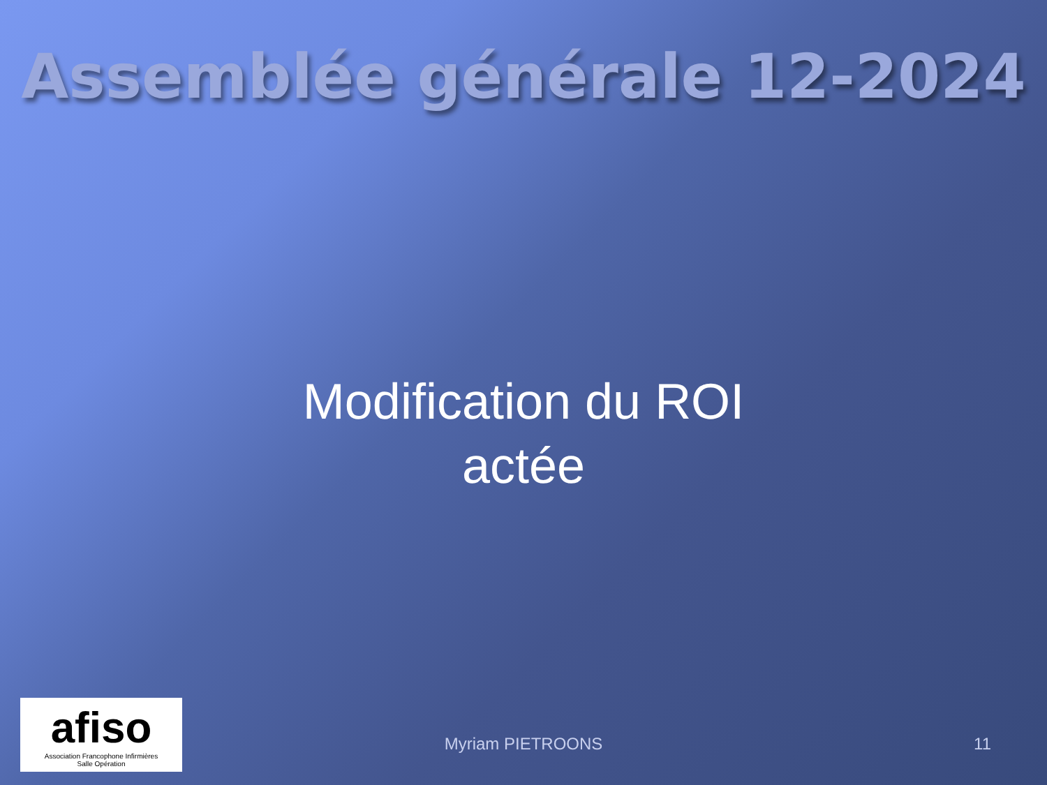Assemblée générale 12-2024
Modification du ROI
actée
afiso
Association Francophone Infirmières
Salle Opération
Myriam PIETROONS 11